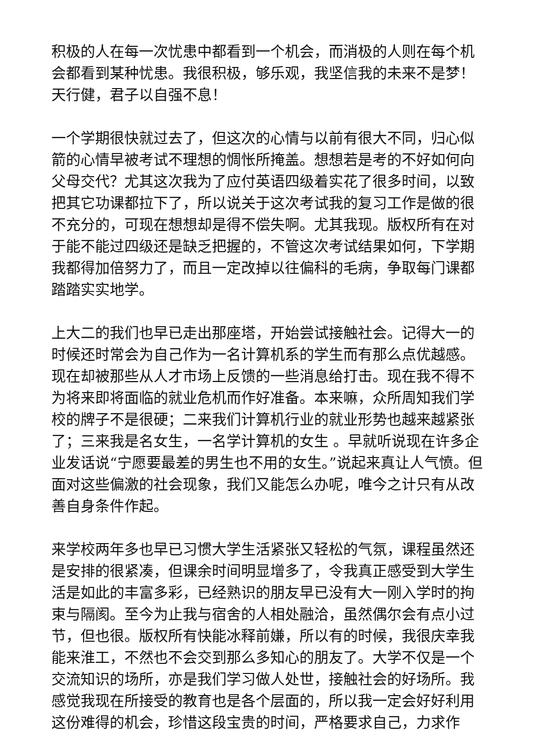积极的人在每一次忧患中都看到一个机会，而消极的人则在每个机会都看到某种忧患。我很积极，够乐观，我坚信我的未来不是梦！天行健，君子以自强不息！
一个学期很快就过去了，但这次的心情与以前有很大不同，归心似箭的心情早被考试不理想的惆怅所掩盖。想想若是考的不好如何向父母交代？尤其这次我为了应付英语四级着实花了很多时间，以致把其它功课都拉下了，所以说关于这次考试我的复习工作是做的很不充分的，可现在想想却是得不偿失啊。尤其我现。版权所有在对于能不能过四级还是缺乏把握的，不管这次考试结果如何，下学期我都得加倍努力了，而且一定改掉以往偏科的毛病，争取每门课都踏踏实实地学。
上大二的我们也早已走出那座塔，开始尝试接触社会。记得大一的时候还时常会为自己作为一名计算机系的学生而有那么点优越感。现在却被那些从人才市场上反馈的一些消息给打击。现在我不得不为将来即将面临的就业危机而作好准备。本来嘛，众所周知我们学校的牌子不是很硬；二来我们计算机行业的就业形势也越来越紧张了；三来我是名女生，一名学计算机的女生 。早就听说现在许多企业发话说“宁愿要最差的男生也不用的女生。”说起来真让人气愤。但面对这些偏激的社会现象，我们又能怎么办呢，唯今之计只有从改善自身条件作起。
来学校两年多也早已习惯大学生活紧张又轻松的气氛，课程虽然还是安排的很紧凑，但课余时间明显增多了，令我真正感受到大学生活是如此的丰富多彩，已经熟识的朋友早已没有大一刚入学时的拘束与隔阂。至今为止我与宿舍的人相处融洽，虽然偶尔会有点小过节，但也很。版权所有快能冰释前嫌，所以有的时候，我很庆幸我能来淮工，不然也不会交到那么多知心的朋友了。大学不仅是一个交流知识的场所，亦是我们学习做人处世，接触社会的好场所。我感觉我现在所接受的教育也是各个层面的，所以我一定会好好利用这份难得的机会，珍惜这段宝贵的时间，严格要求自己，力求作